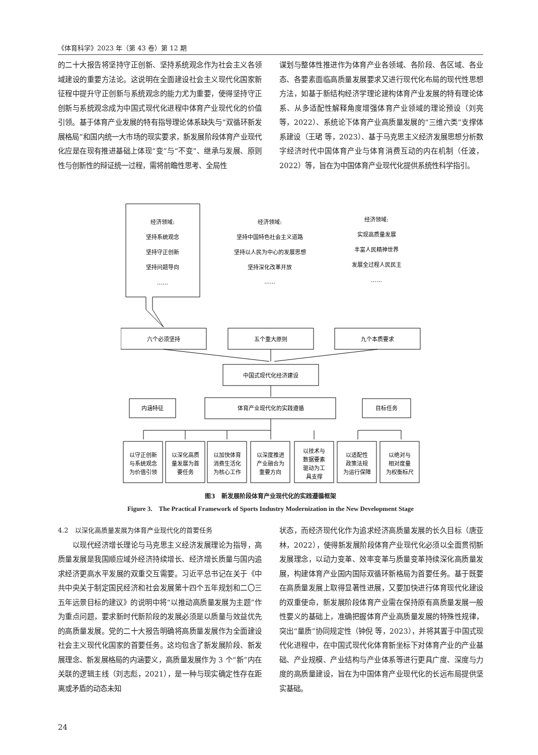《体育科学》2023 年（第 43 卷）第 12 期
的二十大报告将坚持守正创新、坚持系统观念作为社会主义各领域建设的重要方法论。这说明在全面建设社会主义现代化国家新征程中提升守正创新与系统观念的能力尤为重要，使得坚持守正创新与系统观念成为中国式现代化进程中体育产业现代化的价值引领。基于体育产业发展的特有指导理论体系缺失与“双循环新发展格局”和国内统一大市场的现实要求，新发展阶段体育产业现代化应是在现有推进基础上体现“变”与“不变”、继承与发展、原则性与创新性的辩证统一过程，需将前瞻性思考、全局性
谋划与整体性推进作为体育产业各领域、各阶段、各区域、各业态、各要素面临高质量发展要求又进行现代化布局的现代性思想方法，如基于新结构经济学理论建构体育产业发展的特有理论体系、从多适配性解释角度增强体育产业领域的理论预设（刘亮 等，2022）、系统论下体育产业高质量发展的“三维六类”支撑体系建设（王珺 等，2023）、基于马克思主义经济发展思想分析数字经济时代中国体育产业与体育消费互动的内在机制（任波，2022）等，旨在为中国体育产业现代化提供系统性科学指引。
经济领域:
坚持系统观念
坚持守正创新
坚持问题导向
……
经济领域:
坚持中国特色社会主义道路
坚持以人民为中心的发展思想
坚持深化改革开放
……
经济领域:
实现高质量发展
丰富人民精神世界
发展全过程人民民主
……
六个必须坚持
五个重大原则
九个本质要求
中国式现代化经济建设
体育产业现代化的实践遵循
内涵特征
目标任务
以守正创新
与系统观念
为价值引领
以深化高质
量发展为首
要任务
以加快体育
消费生活化
为核心工作
以深度推进
产业融合为
重要方向
以技术与
数据要素
驱动为工
具支撑
以适配性
政策法规
为运行保障
以绝对与
相对度量
为权衡标尺
图3　新发展阶段体育产业现代化的实践遵循框架
Figure 3.　The Practical Framework of Sports Industry Modernization in the New Development Stage
4.2　以深化高质量发展为体育产业现代化的首要任务
　　以现代经济增长理论与马克思主义经济发展理论为指导，高质量发展是我国顺应域外经济持续增长、经济增长质量与国内追求经济更高水平发展的双重交互需要。习近平总书记在关于《中共中央关于制定国民经济和社会发展第十四个五年规划和二〇三五年远景目标的建议》的说明中将“以推动高质量发展为主题”作为重点问题，要求新时代新阶段的发展必须是以质量与效益优先的高质量发展。党的二十大报告明确将高质量发展作为全面建设社会主义现代化国家的首要任务。这均包含了新发展阶段、新发展理念、新发展格局的内涵要义，高质量发展作为 3 个“新”内在关联的逻辑主线（刘志彪，2021），是一种与现实确定性存在距离或矛盾的动态未知
状态，而经济现代化作为追求经济高质量发展的长久目标（唐亚林，2022），使得新发展阶段体育产业现代化必须以全面贯彻新发展理念，以动力变革、效率变革与质量变革持续深化高质量发展，构建体育产业国内国际双循环新格局为首要任务。基于既要在高质量发展上取得显著性进展，又要加快进行体育现代化建设的双重使命，新发展阶段体育产业需在保持原有高质量发展一般性要义的基础上，准确把握体育产业高质量发展的特殊性规律，突出“量质”协同规定性（钟倪 等，2023），并将其置于中国式现代化进程中，在中国式现代化体育新坐标下对体育产业的产业基础、产业规模、产业结构与产业体系等进行更具广度、深度与力度的高质量建设，旨在为中国体育产业现代化的长远布局提供坚实基础。
24